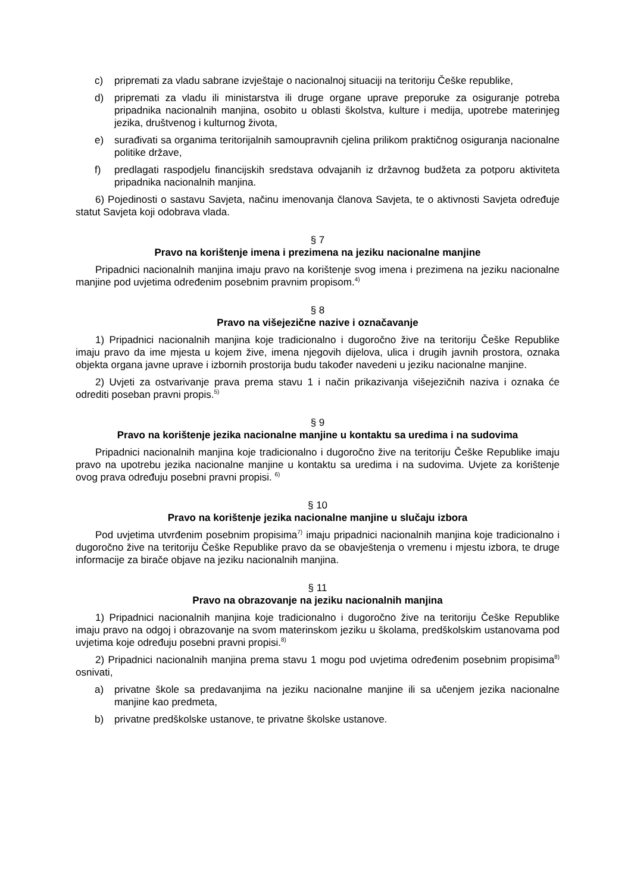c) pripremati za vladu sabrane izvještaje o nacionalnoj situaciji na teritoriju Češke republike,
d) pripremati za vladu ili ministarstva ili druge organe uprave preporuke za osiguranje potreba pripadnika nacionalnih manjina, osobito u oblasti školstva, kulture i medija, upotrebe materinjeg jezika, društvenog i kulturnog života,
e) surađivati sa organima teritorijalnih samoupravnih cjelina prilikom praktičnog osiguranja nacionalne politike države,
f) predlagati raspodjelu financijskih sredstava odvajanih iz državnog budžeta za potporu aktiviteta pripadnika nacionalnih manjina.
6) Pojedinosti o sastavu Savjeta, načinu imenovanja članova Savjeta, te o aktivnosti Savjeta određuje statut Savjeta koji odobrava vlada.
§ 7
Pravo na korištenje imena i prezimena na jeziku nacionalne manjine
Pripadnici nacionalnih manjina imaju pravo na korištenje svog imena i prezimena na jeziku nacionalne manjine pod uvjetima određenim posebnim pravnim propisom.<sup>4)</sup>
§ 8
Pravo na višejezične nazive i označavanje
1) Pripadnici nacionalnih manjina koje tradicionalno i dugoročno žive na teritoriju Češke Republike imaju pravo da ime mjesta u kojem žive, imena njegovih dijelova, ulica i drugih javnih prostora, oznaka objekta organa javne uprave i izbornih prostorija budu također navedeni u jeziku nacionalne manjine.
2) Uvjeti za ostvarivanje prava prema stavu 1 i način prikazivanja višejezičnih naziva i oznaka će odrediti poseban pravni propis.<sup>5)</sup>
§ 9
Pravo na korištenje jezika nacionalne manjine u kontaktu sa uredima i na sudovima
Pripadnici nacionalnih manjina koje tradicionalno i dugoročno žive na teritoriju Češke Republike imaju pravo na upotrebu jezika nacionalne manjine u kontaktu sa uredima i na sudovima. Uvjete za korištenje ovog prava određuju posebni pravni propisi. <sup>6)</sup>
§ 10
Pravo na korištenje jezika nacionalne manjine u slučaju izbora
Pod uvjetima utvrđenim posebnim propisima<sup>7)</sup> imaju pripadnici nacionalnih manjina koje tradicionalno i dugoročno žive na teritoriju Češke Republike pravo da se obavještenja o vremenu i mjestu izbora, te druge informacije za birače objave na jeziku nacionalnih manjina.
§ 11
Pravo na obrazovanje na jeziku nacionalnih manjina
1) Pripadnici nacionalnih manjina koje tradicionalno i dugoročno žive na teritoriju Češke Republike imaju pravo na odgoj i obrazovanje na svom materinskom jeziku u školama, predškolskim ustanovama pod uvjetima koje određuju posebni pravni propisi.<sup>8)</sup>
2) Pripadnici nacionalnih manjina prema stavu 1 mogu pod uvjetima određenim posebnim propisima<sup>8)</sup> osnivati,
a) privatne škole sa predavanjima na jeziku nacionalne manjine ili sa učenjem jezika nacionalne manjine kao predmeta,
b) privatne predškolske ustanove, te privatne školske ustanove.